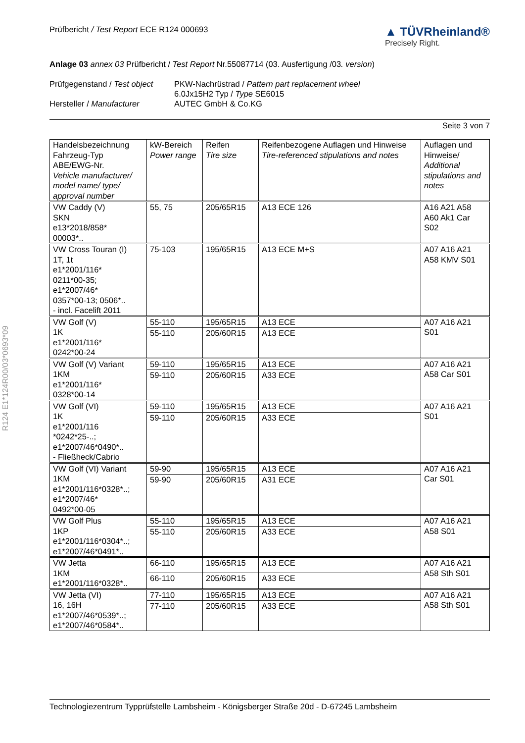Prüfbericht / Test Report ECE R124 000693
▲ TÜVRheinland®
Precisely Right.
Anlage 03 annex 03 Prüfbericht / Test Report Nr.55087714 (03. Ausfertigung /03. version)
Prüfgegenstand / Test object
PKW-Nachrüstrad / Pattern part replacement wheel
6.0Jx15H2 Typ / Type SE6015
Hersteller / Manufacturer
AUTEC GmbH & Co.KG
Seite 3 von 7
| Handelsbezeichnung Fahrzeug-Typ ABE/EWG-Nr. Vehicle manufacturer/ model name/ type/ approval number | kW-Bereich Power range | Reifen Tire size | Reifenbezogene Auflagen und Hinweise Tire-referenced stipulations and notes | Auflagen und Hinweise/ Additional stipulations and notes |
| --- | --- | --- | --- | --- |
| VW Caddy (V) SKN e13*2018/858* 00003*.. | 55, 75 | 205/65R15 | A13 ECE 126 | A16 A21 A58 A60 Ak1 Car S02 |
| VW Cross Touran (I) 1T, 1t e1*2001/116* 0211*00-35; e1*2007/46* 0357*00-13; 0506*.. - incl. Facelift 2011 | 75-103 | 195/65R15 | A13 ECE M+S | A07 A16 A21 A58 KMV S01 |
| VW Golf (V) 1K e1*2001/116* 0242*00-24 | 55-110 | 195/65R15 | A13 ECE | A07 A16 A21 S01 |
| | 55-110 | 205/60R15 | A13 ECE | |
| VW Golf (V) Variant 1KM e1*2001/116* 0328*00-14 | 59-110 | 195/65R15 | A13 ECE | A07 A16 A21 A58 Car S01 |
| | 59-110 | 205/60R15 | A33 ECE | |
| VW Golf (VI) 1K e1*2001/116 *0242*25-..; e1*2007/46*0490*.. - Fließheck/Cabrio | 59-110 | 195/65R15 | A13 ECE | A07 A16 A21 S01 |
| | 59-110 | 205/60R15 | A33 ECE | |
| VW Golf (VI) Variant 1KM e1*2001/116*0328*..; e1*2007/46* 0492*00-05 | 59-90 | 195/65R15 | A13 ECE | A07 A16 A21 Car S01 |
| | 59-90 | 205/60R15 | A31 ECE | |
| VW Golf Plus 1KP e1*2001/116*0304*..; e1*2007/46*0491*.. | 55-110 | 195/65R15 | A13 ECE | A07 A16 A21 A58 S01 |
| | 55-110 | 205/60R15 | A33 ECE | |
| VW Jetta 1KM e1*2001/116*0328*.. | 66-110 | 195/65R15 | A13 ECE | A07 A16 A21 A58 Sth S01 |
| | 66-110 | 205/60R15 | A33 ECE | |
| VW Jetta (VI) 16, 16H e1*2007/46*0539*..; e1*2007/46*0584*.. | 77-110 | 195/65R15 | A13 ECE | A07 A16 A21 A58 Sth S01 |
| | 77-110 | 205/60R15 | A33 ECE | |
R124 E1*124R00/03*0693*09
Technologiezentrum Typprüfstelle Lambsheim - Königsberger Straße 20d - D-67245 Lambsheim